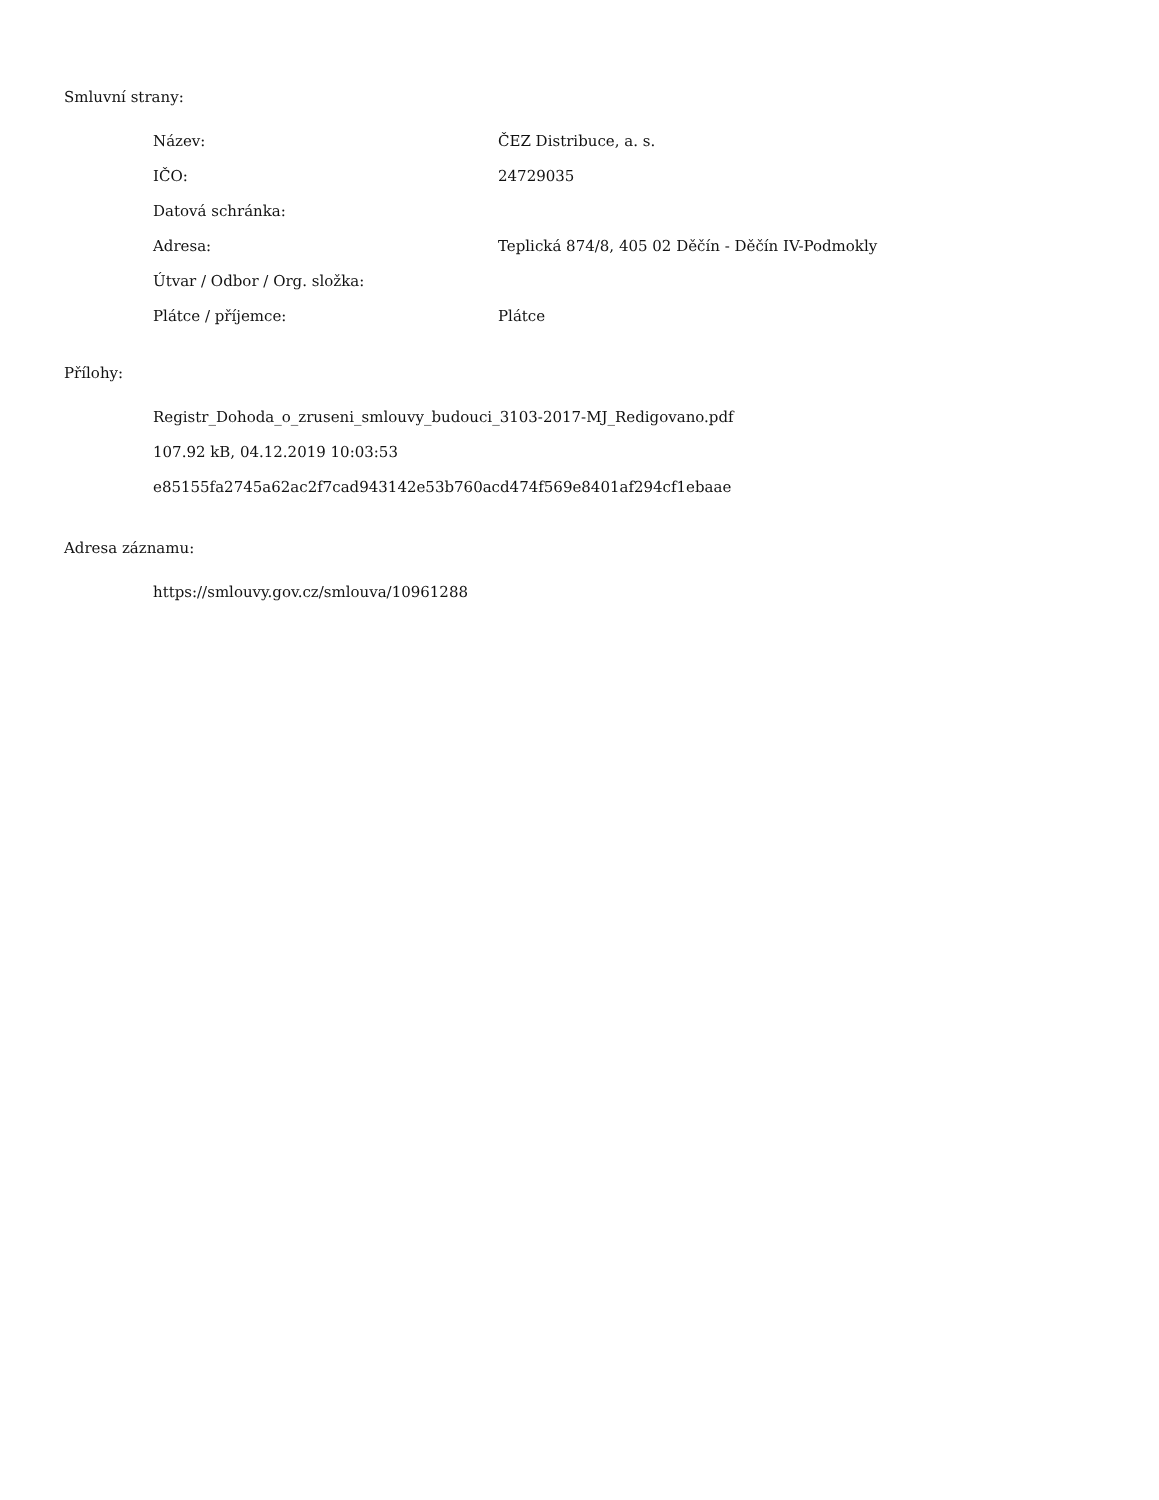Smluvní strany:
| Název: | ČEZ Distribuce, a. s. |
| IČO: | 24729035 |
| Datová schránka: | |
| Adresa: | Teplická 874/8, 405 02 Děčín - Děčín IV-Podmokly |
| Útvar / Odbor / Org. složka: | |
| Plátce / příjemce: | Plátce |
Přílohy:
Registr_Dohoda_o_zruseni_smlouvy_budouci_3103-2017-MJ_Redigovano.pdf
107.92 kB, 04.12.2019 10:03:53
e85155fa2745a62ac2f7cad943142e53b760acd474f569e8401af294cf1ebaae
Adresa záznamu:
https://smlouvy.gov.cz/smlouva/10961288